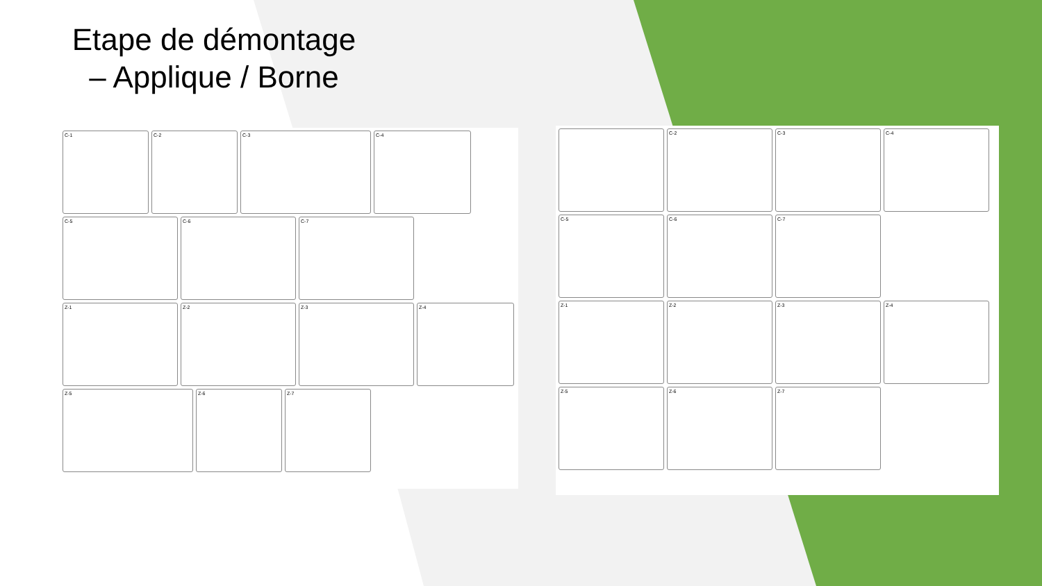Etape de démontage – Applique / Borne
C-1
C-2
C-3
C-4
C-5
C-6
C-7
Z-1
Z-2
Z-3
Z-4
Z-5
Z-6
Z-7
C-2
C-3
C-4
C-5
C-6
C-7
Z-1
Z-2
Z-3
Z-4
Z-5
Z-6
Z-7